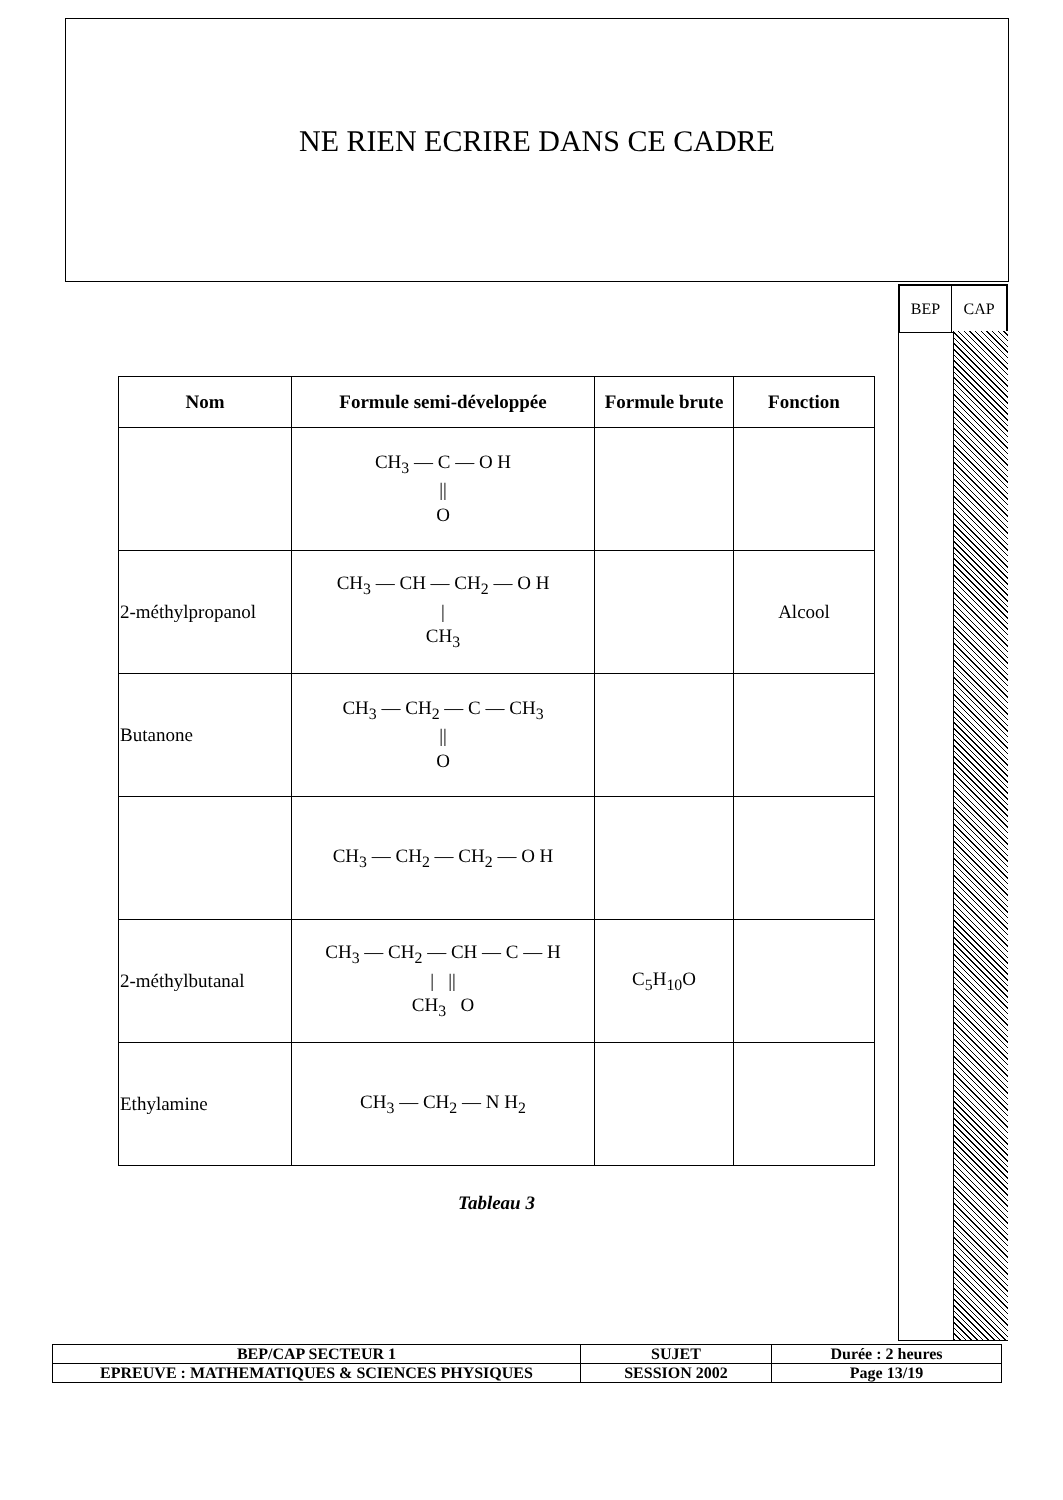NE RIEN ECRIRE DANS CE CADRE
| BEP | CAP |
| Nom | Formule semi-développée | Formule brute | Fonction |
| --- | --- | --- | --- |
| | CH<sub>3</sub> — C — O H // O | | |
| 2-méthylpropanol | CH<sub>3</sub> — CH — CH<sub>2</sub> — O H / CH<sub>3</sub> | | Alcool |
| Butanone | CH<sub>3</sub> — CH<sub>2</sub> — C — CH<sub>3</sub> // O | | |
| | CH<sub>3</sub> — CH<sub>2</sub> — CH<sub>2</sub> — O H | | |
| 2-méthylbutanal | CH<sub>3</sub> — CH<sub>2</sub> — CH — C — H / // CH<sub>3</sub> O | C<sub>5</sub>H<sub>10</sub>O | |
| Ethylamine | CH<sub>3</sub> — CH<sub>2</sub> — N H<sub>2</sub> | | |
Tableau 3
| BEP/CAP SECTEUR 1 | SUJET | Durée : 2 heures |
| EPREUVE : MATHEMATIQUES & SCIENCES PHYSIQUES | SESSION 2002 | Page 13/19 |